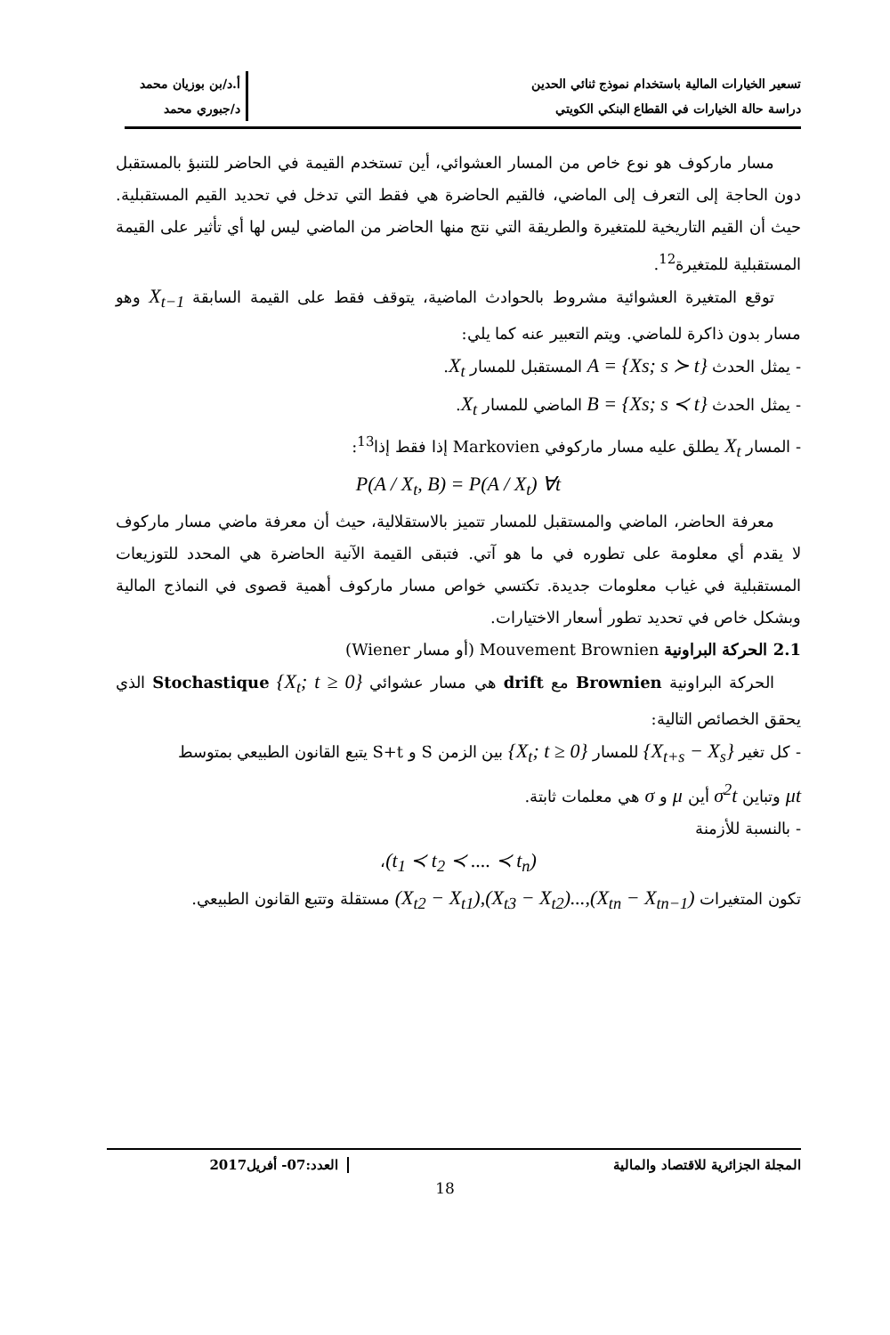تسعير الخيارات المالية باستخدام نموذج ثنائي الحدين
دراسة حالة الخيارات في القطاع البنكي الكويتي
أ.د/بن بوزيان محمد
د/جبوري محمد
مسار ماركوف هو نوع خاص من المسار العشوائي، أين تستخدم القيمة في الحاضر للتنبؤ بالمستقبل دون الحاجة إلى التعرف إلى الماضي، فالقيم الحاضرة هي فقط التي تدخل في تحديد القيم المستقبلية. حيث أن القيم التاريخية للمتغيرة والطريقة التي نتج منها الحاضر من الماضي ليس لها أي تأثير على القيمة المستقبلية للمتغيرة<sup>12</sup>.
توقع المتغيرة العشوائية مشروط بالحوادث الماضية، يتوقف فقط على القيمة السابقة X<sub>t−1</sub> وهو مسار بدون ذاكرة للماضي. ويتم التعبير عنه كما يلي:
- يمثل الحدث A = {Xs; s ≻ t} المستقبل للمسار X<sub>t</sub>.
- يمثل الحدث B = {Xs; s ≺ t} الماضي للمسار X<sub>t</sub>.
- المسار X<sub>t</sub> يطلق عليه مسار ماركوفي Markovien إذا فقط إذا<sup>13</sup>:
P(A / X<sub>t</sub>, B) = P(A / X<sub>t</sub>) ∀t
معرفة الحاضر، الماضي والمستقبل للمسار تتميز بالاستقلالية، حيث أن معرفة ماضي مسار ماركوف لا يقدم أي معلومة على تطوره في ما هو آتي. فتبقى القيمة الآنية الحاضرة هي المحدد للتوزيعات المستقبلية في غياب معلومات جديدة. تكتسي خواص مسار ماركوف أهمية قصوى في النماذج المالية وبشكل خاص في تحديد تطور أسعار الاختيارات.
2.1 الحركة البراونية Mouvement Brownien (أو مسار Wiener)
الحركة البراونية Brownien مع drift هي مسار عشوائي Stochastique {X<sub>t</sub>; t ≥ 0} الذي يحقق الخصائص التالية:
- كل تغير {X<sub>t+s</sub> − X<sub>s</sub>} للمسار {X<sub>t</sub>; t ≥ 0} بين الزمن S و S+t يتبع القانون الطبيعي بمتوسط
μt وتباين σ<sup>2</sup>t أين μ و σ هي معلمات ثابتة.
- بالنسبة للأزمنة
(t<sub>1</sub> ≺ t<sub>2</sub> ≺ .... ≺ t<sub>n</sub>)،
تكون المتغيرات (X<sub>t2</sub> − X<sub>t1</sub>),(X<sub>t3</sub> − X<sub>t2</sub>)...,(X<sub>tn</sub> − X<sub>tn−1</sub>) مستقلة وتتبع القانون الطبيعي.
المجلة الجزائرية للاقتصاد والمالية
العدد:07- أفريل2017
18